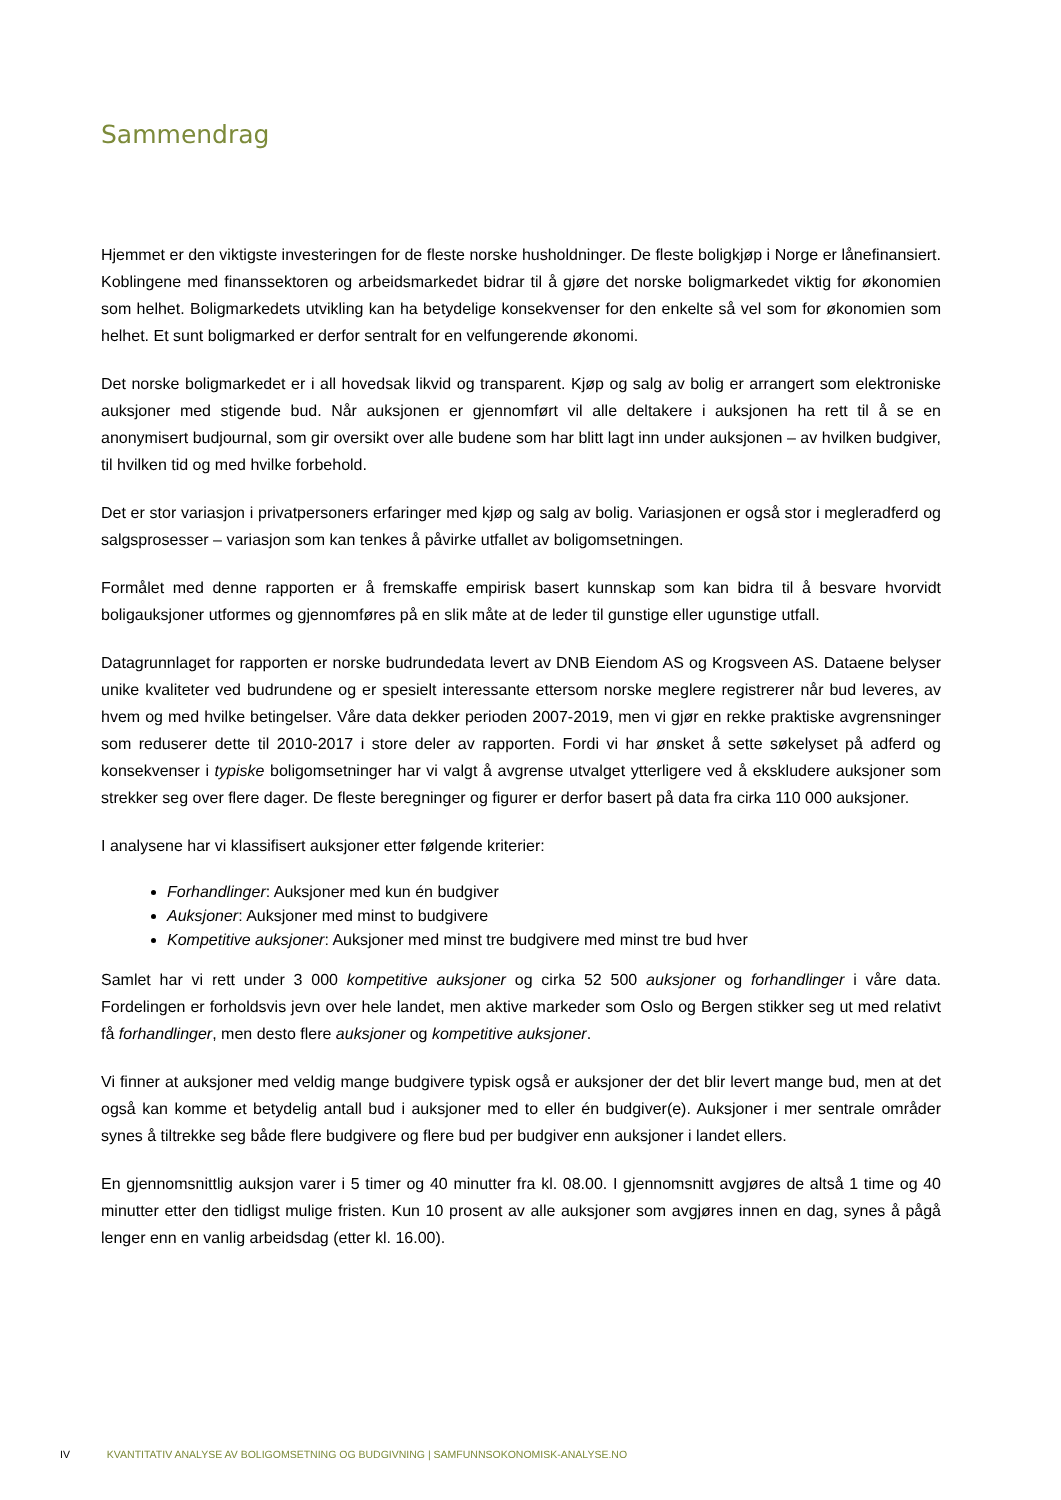Sammendrag
Hjemmet er den viktigste investeringen for de fleste norske husholdninger. De fleste boligkjøp i Norge er lånefinansiert. Koblingene med finanssektoren og arbeidsmarkedet bidrar til å gjøre det norske boligmarkedet viktig for økonomien som helhet. Boligmarkedets utvikling kan ha betydelige konsekvenser for den enkelte så vel som for økonomien som helhet. Et sunt boligmarked er derfor sentralt for en velfungerende økonomi.
Det norske boligmarkedet er i all hovedsak likvid og transparent. Kjøp og salg av bolig er arrangert som elektroniske auksjoner med stigende bud. Når auksjonen er gjennomført vil alle deltakere i auksjonen ha rett til å se en anonymisert budjournal, som gir oversikt over alle budene som har blitt lagt inn under auksjonen – av hvilken budgiver, til hvilken tid og med hvilke forbehold.
Det er stor variasjon i privatpersoners erfaringer med kjøp og salg av bolig. Variasjonen er også stor i megleradferd og salgsprosesser – variasjon som kan tenkes å påvirke utfallet av boligomsetningen.
Formålet med denne rapporten er å fremskaffe empirisk basert kunnskap som kan bidra til å besvare hvorvidt boligauksjoner utformes og gjennomføres på en slik måte at de leder til gunstige eller ugunstige utfall.
Datagrunnlaget for rapporten er norske budrundedata levert av DNB Eiendom AS og Krogsveen AS. Dataene belyser unike kvaliteter ved budrundene og er spesielt interessante ettersom norske meglere registrerer når bud leveres, av hvem og med hvilke betingelser. Våre data dekker perioden 2007-2019, men vi gjør en rekke praktiske avgrensninger som reduserer dette til 2010-2017 i store deler av rapporten. Fordi vi har ønsket å sette søkelyset på adferd og konsekvenser i typiske boligomsetninger har vi valgt å avgrense utvalget ytterligere ved å ekskludere auksjoner som strekker seg over flere dager. De fleste beregninger og figurer er derfor basert på data fra cirka 110 000 auksjoner.
I analysene har vi klassifisert auksjoner etter følgende kriterier:
Forhandlinger: Auksjoner med kun én budgiver
Auksjoner: Auksjoner med minst to budgivere
Kompetitive auksjoner: Auksjoner med minst tre budgivere med minst tre bud hver
Samlet har vi rett under 3 000 kompetitive auksjoner og cirka 52 500 auksjoner og forhandlinger i våre data. Fordelingen er forholdsvis jevn over hele landet, men aktive markeder som Oslo og Bergen stikker seg ut med relativt få forhandlinger, men desto flere auksjoner og kompetitive auksjoner.
Vi finner at auksjoner med veldig mange budgivere typisk også er auksjoner der det blir levert mange bud, men at det også kan komme et betydelig antall bud i auksjoner med to eller én budgiver(e). Auksjoner i mer sentrale områder synes å tiltrekke seg både flere budgivere og flere bud per budgiver enn auksjoner i landet ellers.
En gjennomsnittlig auksjon varer i 5 timer og 40 minutter fra kl. 08.00. I gjennomsnitt avgjøres de altså 1 time og 40 minutter etter den tidligst mulige fristen. Kun 10 prosent av alle auksjoner som avgjøres innen en dag, synes å pågå lenger enn en vanlig arbeidsdag (etter kl. 16.00).
IV KVANTITATIV ANALYSE AV BOLIGOMSETNING OG BUDGIVNING | SAMFUNNSOKONOMISK-ANALYSE.NO